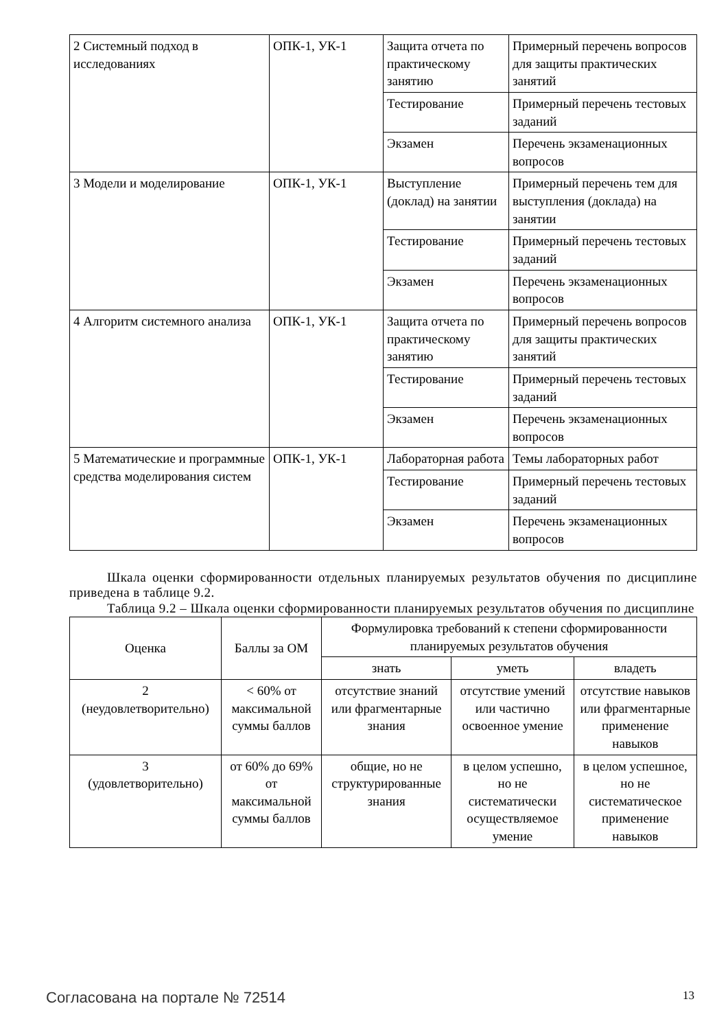| 2 Системный подход в исследованиях | ОПК-1, УК-1 | Защита отчета по практическому занятию | Примерный перечень вопросов для защиты практических занятий |
| | | Тестирование | Примерный перечень тестовых заданий |
| | | Экзамен | Перечень экзаменационных вопросов |
| 3 Модели и моделирование | ОПК-1, УК-1 | Выступление (доклад) на занятии | Примерный перечень тем для выступления (доклада) на занятии |
| | | Тестирование | Примерный перечень тестовых заданий |
| | | Экзамен | Перечень экзаменационных вопросов |
| 4 Алгоритм системного анализа | ОПК-1, УК-1 | Защита отчета по практическому занятию | Примерный перечень вопросов для защиты практических занятий |
| | | Тестирование | Примерный перечень тестовых заданий |
| | | Экзамен | Перечень экзаменационных вопросов |
| 5 Математические и программные средства моделирования систем | ОПК-1, УК-1 | Лабораторная работа | Темы лабораторных работ |
| | | Тестирование | Примерный перечень тестовых заданий |
| | | Экзамен | Перечень экзаменационных вопросов |
Шкала оценки сформированности отдельных планируемых результатов обучения по дисциплине приведена в таблице 9.2.
Таблица 9.2 – Шкала оценки сформированности планируемых результатов обучения по дисциплине
| Оценка | Баллы за ОМ | Формулировка требований к степени сформированности планируемых результатов обучения | | |
| --- | --- | --- | --- | --- |
| | | знать | уметь | владеть |
| 2 (неудовлетворительно) | < 60% от максимальной суммы баллов | отсутствие знаний или фрагментарные знания | отсутствие умений или частично освоенное умение | отсутствие навыков или фрагментарные применение навыков |
| 3 (удовлетворительно) | от 60% до 69% от максимальной суммы баллов | общие, но не структурированные знания | в целом успешно, но не систематически осуществляемое умение | в целом успешное, но не систематическое применение навыков |
Согласована на портале № 72514 13